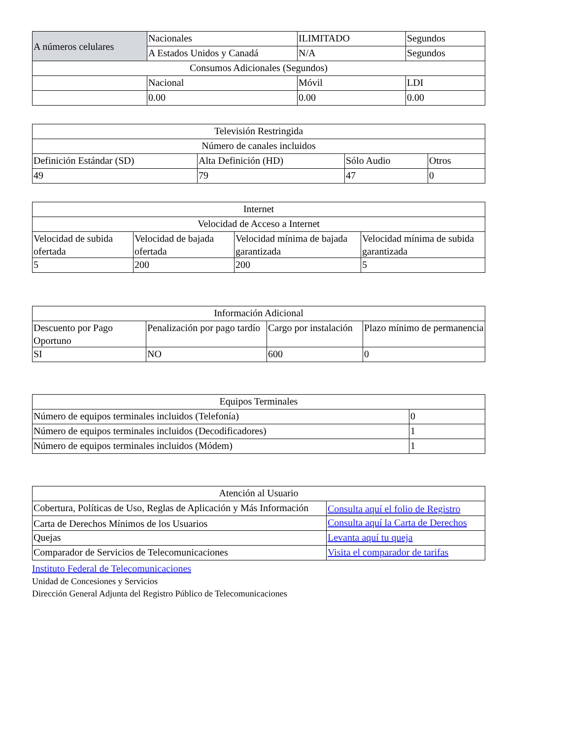| A números celulares | Nacionales | ILIMITADO | Segundos |
| | A Estados Unidos y Canadá | N/A | Segundos |
| Consumos Adicionales (Segundos) | | | |
| | Nacional | Móvil | LDI |
| | 0.00 | 0.00 | 0.00 |
| Televisión Restringida | | | |
| --- | --- | --- | --- |
| Número de canales incluidos | | | |
| Definición Estándar (SD) | Alta Definición (HD) | Sólo Audio | Otros |
| 49 | 79 | 47 | 0 |
| Internet | | | |
| --- | --- | --- | --- |
| Velocidad de Acceso a Internet | | | |
| Velocidad de subida ofertada | Velocidad de bajada ofertada | Velocidad mínima de bajada garantizada | Velocidad mínima de subida garantizada |
| 5 | 200 | 200 | 5 |
| Información Adicional | | | |
| --- | --- | --- | --- |
| Descuento por Pago Oportuno | Penalización por pago tardío | Cargo por instalación | Plazo mínimo de permanencia |
| SI | NO | 600 | 0 |
| Equipos Terminales | |
| --- | --- |
| Número de equipos terminales incluidos (Telefonía) | 0 |
| Número de equipos terminales incluidos (Decodificadores) | 1 |
| Número de equipos terminales incluidos (Módem) | 1 |
| Atención al Usuario | |
| --- | --- |
| Cobertura, Políticas de Uso, Reglas de Aplicación y Más Información | Consulta aquí el folio de Registro |
| Carta de Derechos Mínimos de los Usuarios | Consulta aquí la Carta de Derechos |
| Quejas | Levanta aquí tu queja |
| Comparador de Servicios de Telecomunicaciones | Visita el comparador de tarifas |
Instituto Federal de Telecomunicaciones
Unidad de Concesiones y Servicios
Dirección General Adjunta del Registro Público de Telecomunicaciones